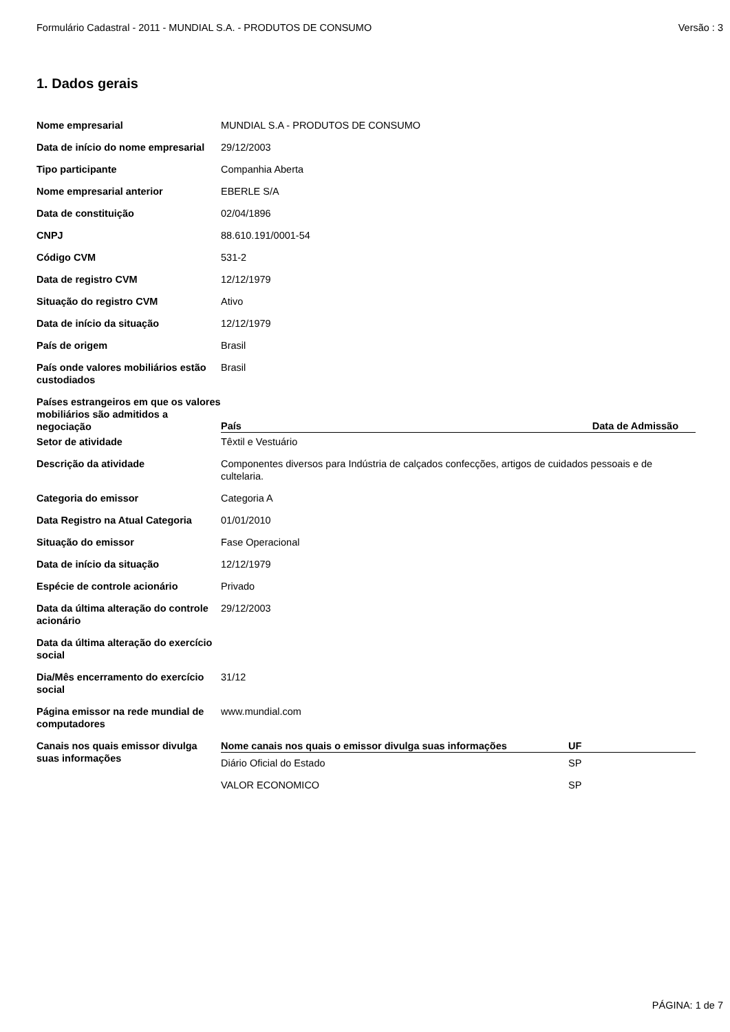Formulário Cadastral - 2011 - MUNDIAL S.A. - PRODUTOS DE CONSUMO Versão : 3
1. Dados gerais
| Nome empresarial | MUNDIAL S.A - PRODUTOS DE CONSUMO |
| Data de início do nome empresarial | 29/12/2003 |
| Tipo participante | Companhia Aberta |
| Nome empresarial anterior | EBERLE S/A |
| Data de constituição | 02/04/1896 |
| CNPJ | 88.610.191/0001-54 |
| Código CVM | 531-2 |
| Data de registro CVM | 12/12/1979 |
| Situação do registro CVM | Ativo |
| Data de início da situação | 12/12/1979 |
| País de origem | Brasil |
| País onde valores mobiliários estão custodiados | Brasil |
| Países estrangeiros em que os valores mobiliários são admitidos a negociação | / País / Data de Admissão / / --- / --- / |
| Setor de atividade | Têxtil e Vestuário |
| Descrição da atividade | Componentes diversos para Indústria de calçados confecções, artigos de cuidados pessoais e de cultelaria. |
| Categoria do emissor | Categoria A |
| Data Registro na Atual Categoria | 01/01/2010 |
| Situação do emissor | Fase Operacional |
| Data de início da situação | 12/12/1979 |
| Espécie de controle acionário | Privado |
| Data da última alteração do controle acionário | 29/12/2003 |
| Data da última alteração do exercício social | |
| Dia/Mês encerramento do exercício social | 31/12 |
| Página emissor na rede mundial de computadores | www.mundial.com |
| Canais nos quais emissor divulga suas informações | / Nome canais nos quais o emissor divulga suas informações / UF / / --- / --- / / Diário Oficial do Estado / SP / / VALOR ECONOMICO / SP / |
PÁGINA: 1 de 7